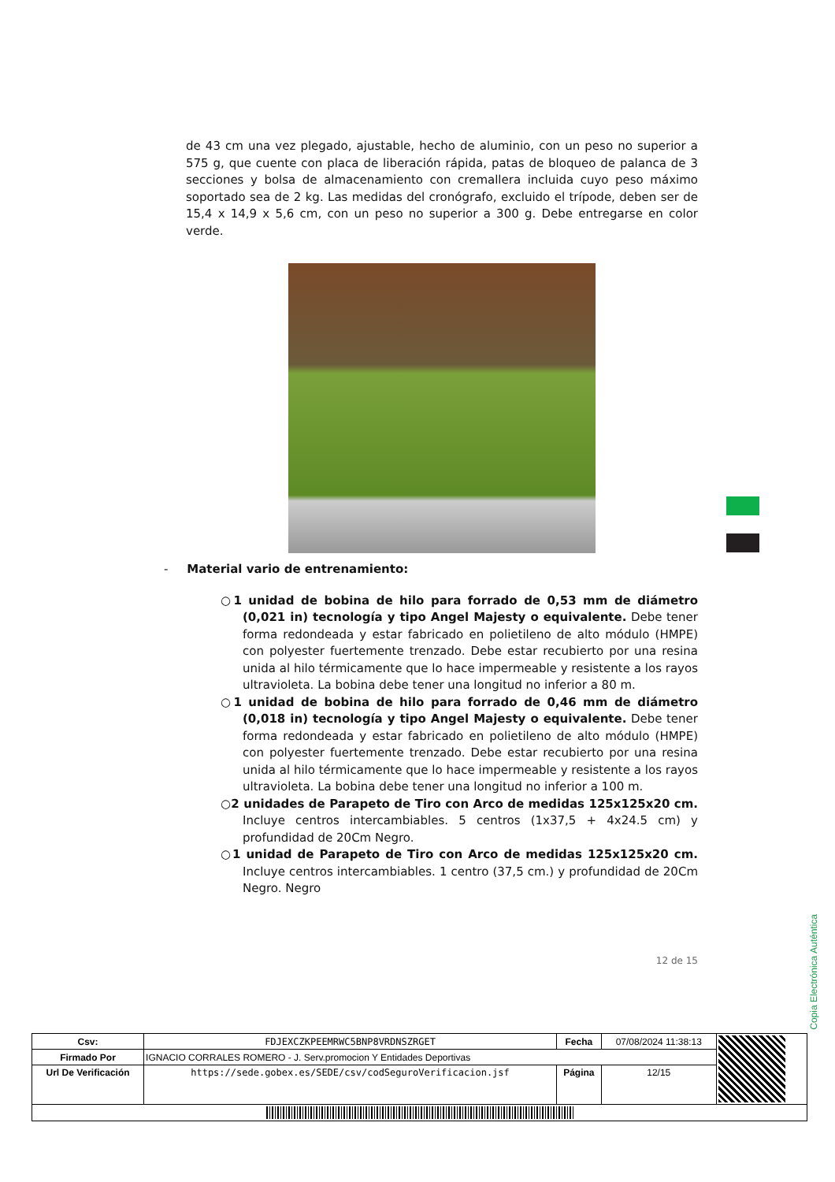de 43 cm una vez plegado, ajustable, hecho de aluminio, con un peso no superior a 575 g, que cuente con placa de liberación rápida, patas de bloqueo de palanca de 3 secciones y bolsa de almacenamiento con cremallera incluida cuyo peso máximo soportado sea de 2 kg. Las medidas del cronógrafo, excluido el trípode, deben ser de 15,4 x 14,9 x 5,6 cm, con un peso no superior a 300 g. Debe entregarse en color verde.
- Material vario de entrenamiento:
○1 unidad de bobina de hilo para forrado de 0,53 mm de diámetro (0,021 in) tecnología y tipo Angel Majesty o equivalente. Debe tener forma redondeada y estar fabricado en polietileno de alto módulo (HMPE) con polyester fuertemente trenzado. Debe estar recubierto por una resina unida al hilo térmicamente que lo hace impermeable y resistente a los rayos ultravioleta. La bobina debe tener una longitud no inferior a 80 m.
○1 unidad de bobina de hilo para forrado de 0,46 mm de diámetro (0,018 in) tecnología y tipo Angel Majesty o equivalente. Debe tener forma redondeada y estar fabricado en polietileno de alto módulo (HMPE) con polyester fuertemente trenzado. Debe estar recubierto por una resina unida al hilo térmicamente que lo hace impermeable y resistente a los rayos ultravioleta. La bobina debe tener una longitud no inferior a 100 m.
○2 unidades de Parapeto de Tiro con Arco de medidas 125x125x20 cm. Incluye centros intercambiables. 5 centros (1x37,5 + 4x24.5 cm) y profundidad de 20Cm Negro.
○1 unidad de Parapeto de Tiro con Arco de medidas 125x125x20 cm. Incluye centros intercambiables. 1 centro (37,5 cm.) y profundidad de 20Cm Negro. Negro
12 de 15
Copia Electrónica Auténtica
| Csv: | FDJEXCZKPEEMRWC5BNP8VRDNSZRGET | Fecha | 07/08/2024 11:38:13 | |
| Firmado Por | IGNACIO CORRALES ROMERO - J. Serv.promocion Y Entidades Deportivas | | | |
| Url De Verificación | https://sede.gobex.es/SEDE/csv/codSeguroVerificacion.jsf | Página | 12/15 | |